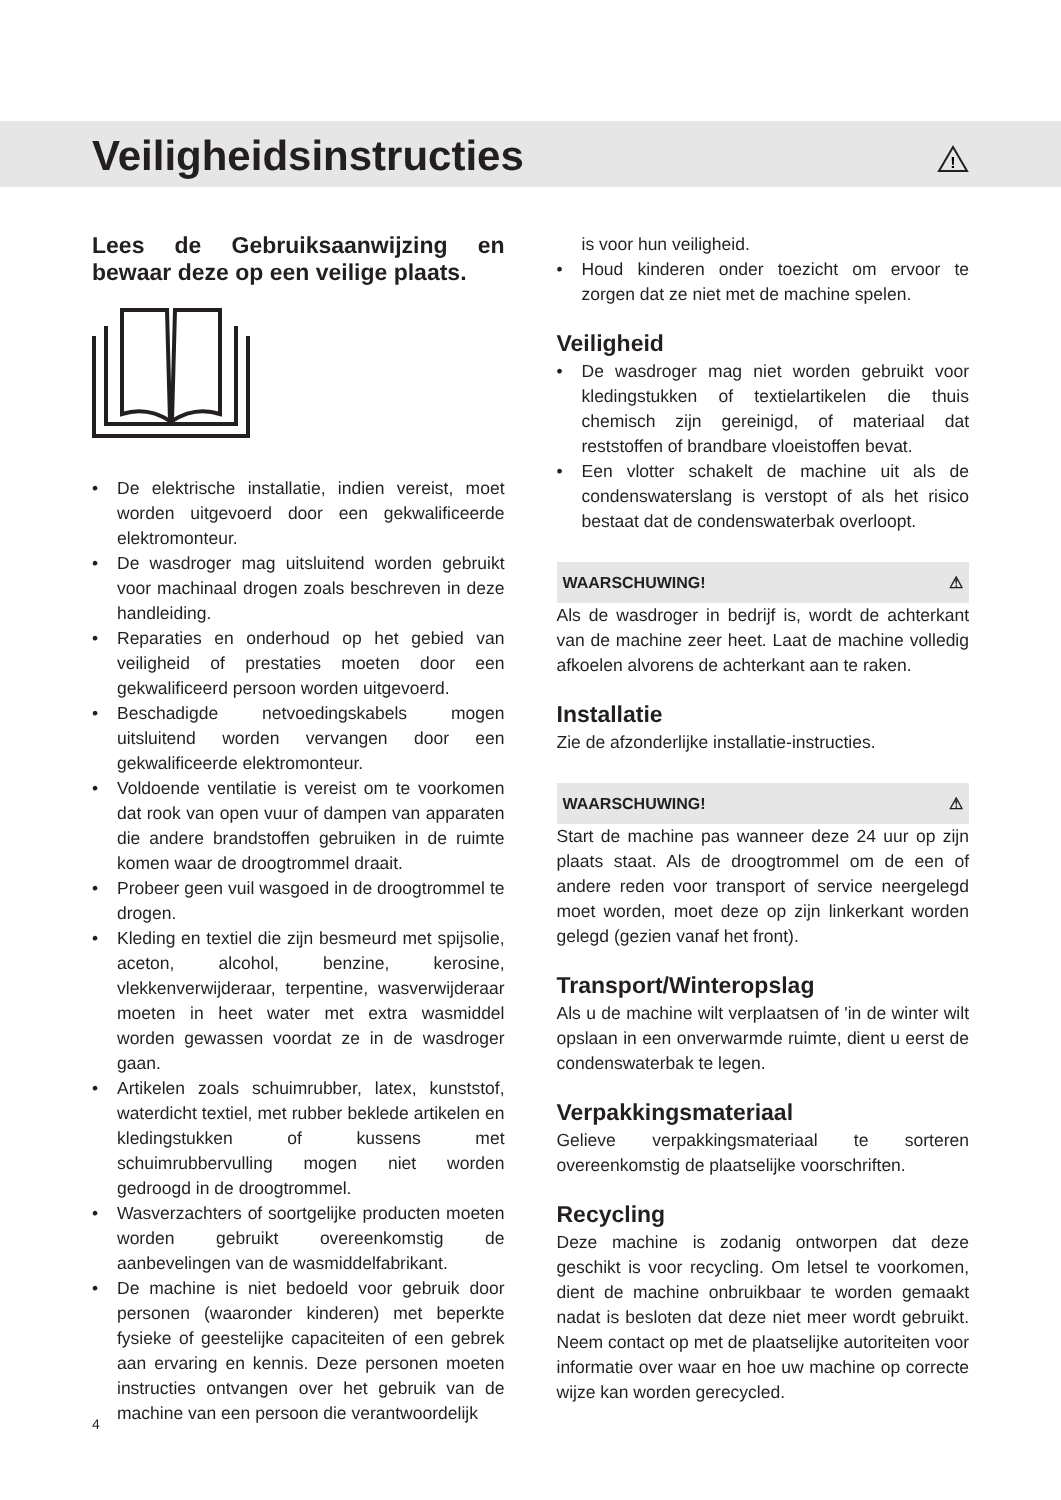Veiligheidsinstructies
!
Lees de Gebruiksaanwijzing en bewaar deze op een veilige plaats.
• De elektrische installatie, indien vereist, moet worden uitgevoerd door een gekwalificeerde elektromonteur.
• De wasdroger mag uitsluitend worden gebruikt voor machinaal drogen zoals beschreven in deze handleiding.
• Reparaties en onderhoud op het gebied van veiligheid of prestaties moeten door een gekwalificeerd persoon worden uitgevoerd.
• Beschadigde netvoedingskabels mogen uitsluitend worden vervangen door een gekwalificeerde elektromonteur.
• Voldoende ventilatie is vereist om te voorkomen dat rook van open vuur of dampen van apparaten die andere brandstoffen gebruiken in de ruimte komen waar de droogtrommel draait.
• Probeer geen vuil wasgoed in de droogtrommel te drogen.
• Kleding en textiel die zijn besmeurd met spijsolie, aceton, alcohol, benzine, kerosine, vlekkenverwijderaar, terpentine, wasverwijderaar moeten in heet water met extra wasmiddel worden gewassen voordat ze in de wasdroger gaan.
• Artikelen zoals schuimrubber, latex, kunststof, waterdicht textiel, met rubber beklede artikelen en kledingstukken of kussens met schuimrubbervulling mogen niet worden gedroogd in de droogtrommel.
• Wasverzachters of soortgelijke producten moeten worden gebruikt overeenkomstig de aanbevelingen van de wasmiddelfabrikant.
• De machine is niet bedoeld voor gebruik door personen (waaronder kinderen) met beperkte fysieke of geestelijke capaciteiten of een gebrek aan ervaring en kennis. Deze personen moeten instructies ontvangen over het gebruik van de machine van een persoon die verantwoordelijk
is voor hun veiligheid.
• Houd kinderen onder toezicht om ervoor te zorgen dat ze niet met de machine spelen.
Veiligheid
• De wasdroger mag niet worden gebruikt voor kledingstukken of textielartikelen die thuis chemisch zijn gereinigd, of materiaal dat reststoffen of brandbare vloeistoffen bevat.
• Een vlotter schakelt de machine uit als de condenswaterslang is verstopt of als het risico bestaat dat de condenswaterbak overloopt.
WAARSCHUWING! ⚠
Als de wasdroger in bedrijf is, wordt de achterkant van de machine zeer heet. Laat de machine volledig afkoelen alvorens de achterkant aan te raken.
Installatie
Zie de afzonderlijke installatie-instructies.
WAARSCHUWING! ⚠
Start de machine pas wanneer deze 24 uur op zijn plaats staat. Als de droogtrommel om de een of andere reden voor transport of service neergelegd moet worden, moet deze op zijn linkerkant worden gelegd (gezien vanaf het front).
Transport/Winteropslag
Als u de machine wilt verplaatsen of 'in de winter wilt opslaan in een onverwarmde ruimte, dient u eerst de condenswaterbak te legen.
Verpakkingsmateriaal
Gelieve verpakkingsmateriaal te sorteren overeenkomstig de plaatselijke voorschriften.
Recycling
Deze machine is zodanig ontworpen dat deze geschikt is voor recycling. Om letsel te voorkomen, dient de machine onbruikbaar te worden gemaakt nadat is besloten dat deze niet meer wordt gebruikt. Neem contact op met de plaatselijke autoriteiten voor informatie over waar en hoe uw machine op correcte wijze kan worden gerecycled.
4